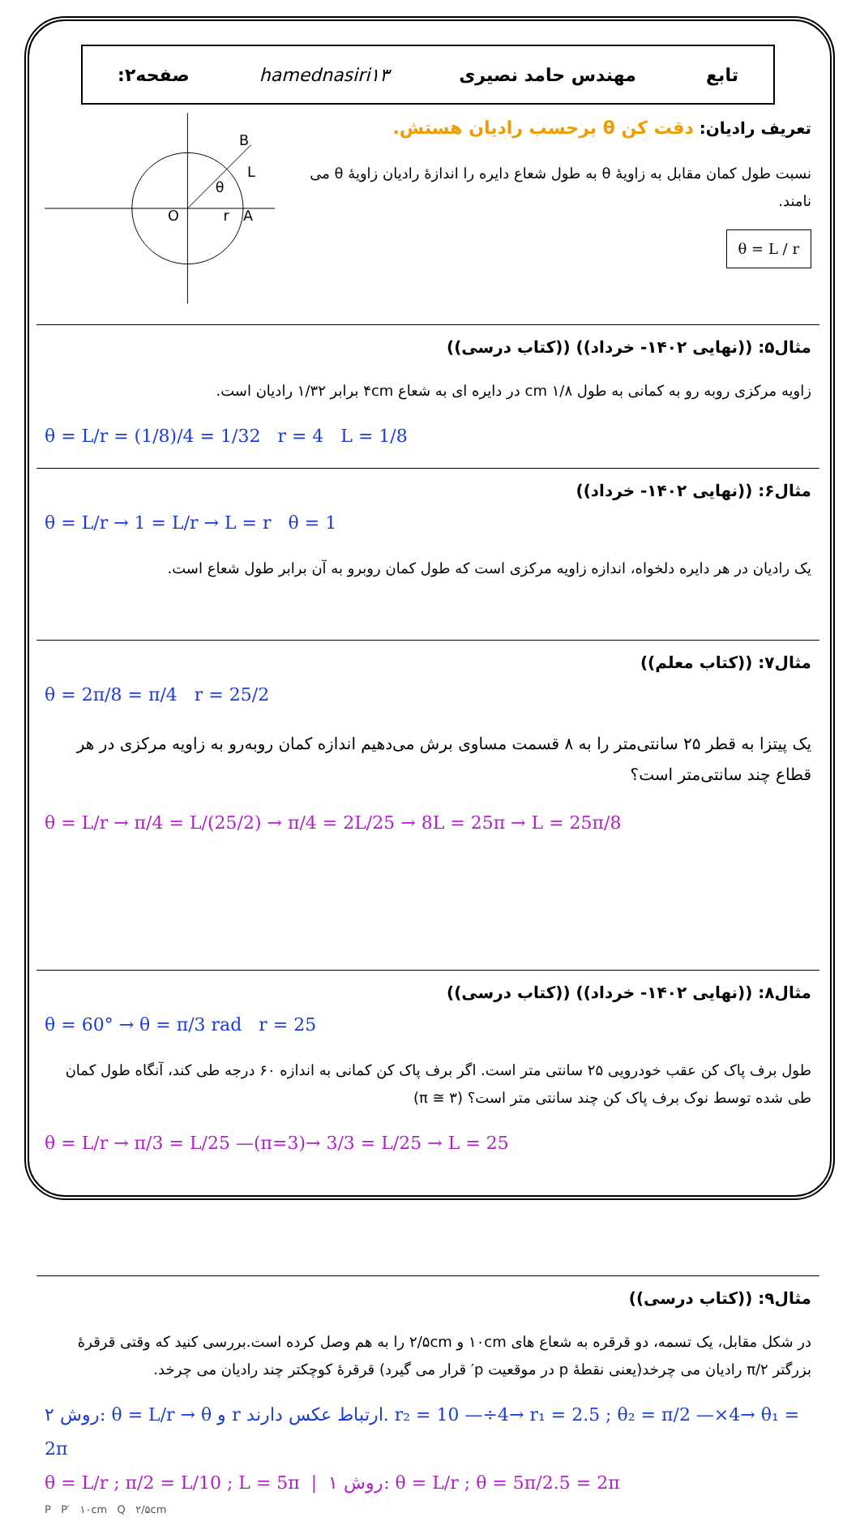تابع مهندس حامد نصیری hamednasiri۱۳ صفحه۲:
تعریف رادیان: دقت کن θ برحسب رادیان هستش.
نسبت طول کمان مقابل به زاویهٔ θ به طول شعاع دایره را اندازهٔ رادیان زاویهٔ θ می نامند.
θ = L / r
O
A
B
θ
r
L
مثال۵: ((نهایی ۱۴۰۲- خرداد)) ((کتاب درسی))
زاویه مرکزی روبه رو به کمانی به طول ۱/۸ cm در دایره ای به شعاع ۴cm برابر ۱/۳۲ رادیان است.
θ = L/r = (1/8)/4 = 1/32 r = 4 L = 1/8
مثال۶: ((نهایی ۱۴۰۲- خرداد))
θ = L/r → 1 = L/r → L = r θ = 1
یک رادیان در هر دایره دلخواه، اندازه زاویه مرکزی است که طول کمان روبرو به آن برابر طول شعاع است.
مثال۷: ((کتاب معلم))
θ = 2π/8 = π/4 r = 25/2
یک پیتزا به قطر ۲۵ سانتی‌متر را به ۸ قسمت مساوی برش می‌دهیم اندازه کمان روبه‌رو به زاویه مرکزی در هر قطاع چند سانتی‌متر است؟
θ = L/r → π/4 = L/(25/2) → π/4 = 2L/25 → 8L = 25π → L = 25π/8
مثال۸: ((نهایی ۱۴۰۲- خرداد)) ((کتاب درسی))
θ = 60° → θ = π/3 rad r = 25
طول برف پاک کن عقب خودرویی ۲۵ سانتی متر است. اگر برف پاک کن کمانی به اندازه ۶۰ درجه طی کند، آنگاه طول کمان طی شده توسط نوک برف پاک کن چند سانتی متر است؟ (π ≅ ۳)
θ = L/r → π/3 = L/25 —(π=3)→ 3/3 = L/25 → L = 25
مثال۹: ((کتاب درسی))
در شکل مقابل، یک تسمه، دو قرقره به شعاع های ۱۰cm و ۲/۵cm را به هم وصل کرده است.بررسی کنید که وقتی قرقرهٔ بزرگتر π/۲ رادیان می چرخد(یعنی نقطهٔ p در موقعیت p′ قرار می گیرد) قرقرهٔ کوچکتر چند رادیان می چرخد.
روش ۲: θ = L/r → θ و r ارتباط عکس دارند. r₂ = 10 —÷4→ r₁ = 2.5 ; θ₂ = π/2 —×4→ θ₁ = 2π
θ = L/r ; π/2 = L/10 ; L = 5π | روش ۱: θ = L/r ; θ = 5π/2.5 = 2π
P P′ ۱۰cm Q ۲/۵cm